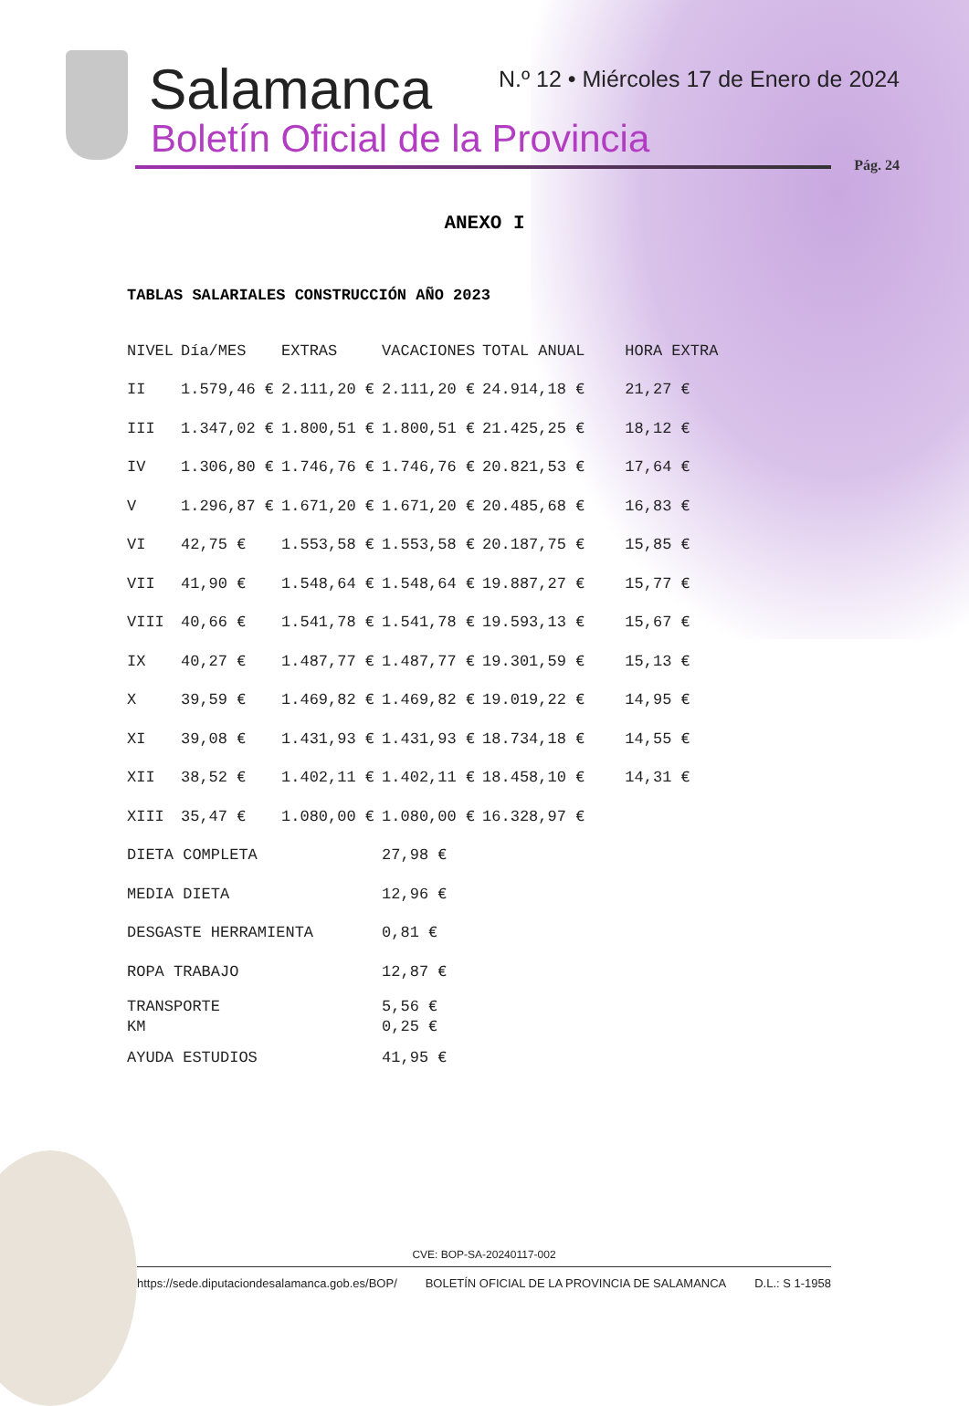Salamanca
Boletín Oficial de la Provincia
N.º 12 • Miércoles 17 de Enero de 2024
Pág. 24
ANEXO I
TABLAS SALARIALES CONSTRUCCIÓN AÑO 2023
| NIVEL | Día/MES | EXTRAS | VACACIONES | TOTAL ANUAL | HORA EXTRA |
| --- | --- | --- | --- | --- | --- |
| II | 1.579,46 € | 2.111,20 € | 2.111,20 € | 24.914,18 € | 21,27 € |
| III | 1.347,02 € | 1.800,51 € | 1.800,51 € | 21.425,25 € | 18,12 € |
| IV | 1.306,80 € | 1.746,76 € | 1.746,76 € | 20.821,53 € | 17,64 € |
| V | 1.296,87 € | 1.671,20 € | 1.671,20 € | 20.485,68 € | 16,83 € |
| VI | 42,75 € | 1.553,58 € | 1.553,58 € | 20.187,75 € | 15,85 € |
| VII | 41,90 € | 1.548,64 € | 1.548,64 € | 19.887,27 € | 15,77 € |
| VIII | 40,66 € | 1.541,78 € | 1.541,78 € | 19.593,13 € | 15,67 € |
| IX | 40,27 € | 1.487,77 € | 1.487,77 € | 19.301,59 € | 15,13 € |
| X | 39,59 € | 1.469,82 € | 1.469,82 € | 19.019,22 € | 14,95 € |
| XI | 39,08 € | 1.431,93 € | 1.431,93 € | 18.734,18 € | 14,55 € |
| XII | 38,52 € | 1.402,11 € | 1.402,11 € | 18.458,10 € | 14,31 € |
| XIII | 35,47 € | 1.080,00 € | 1.080,00 € | 16.328,97 € | |
| DIETA COMPLETA | | | 27,98 € | | |
| MEDIA DIETA | | | 12,96 € | | |
| DESGASTE HERRAMIENTA | | | 0,81 € | | |
| ROPA TRABAJO | | | 12,87 € | | |
| TRANSPORTE | | | 5,56 € | | |
| KM | | | 0,25 € | | |
| AYUDA ESTUDIOS | | | 41,95 € | | |
CVE: BOP-SA-20240117-002
https://sede.diputaciondesalamanca.gob.es/BOP/ BOLETÍN OFICIAL DE LA PROVINCIA DE SALAMANCA D.L.: S 1-1958